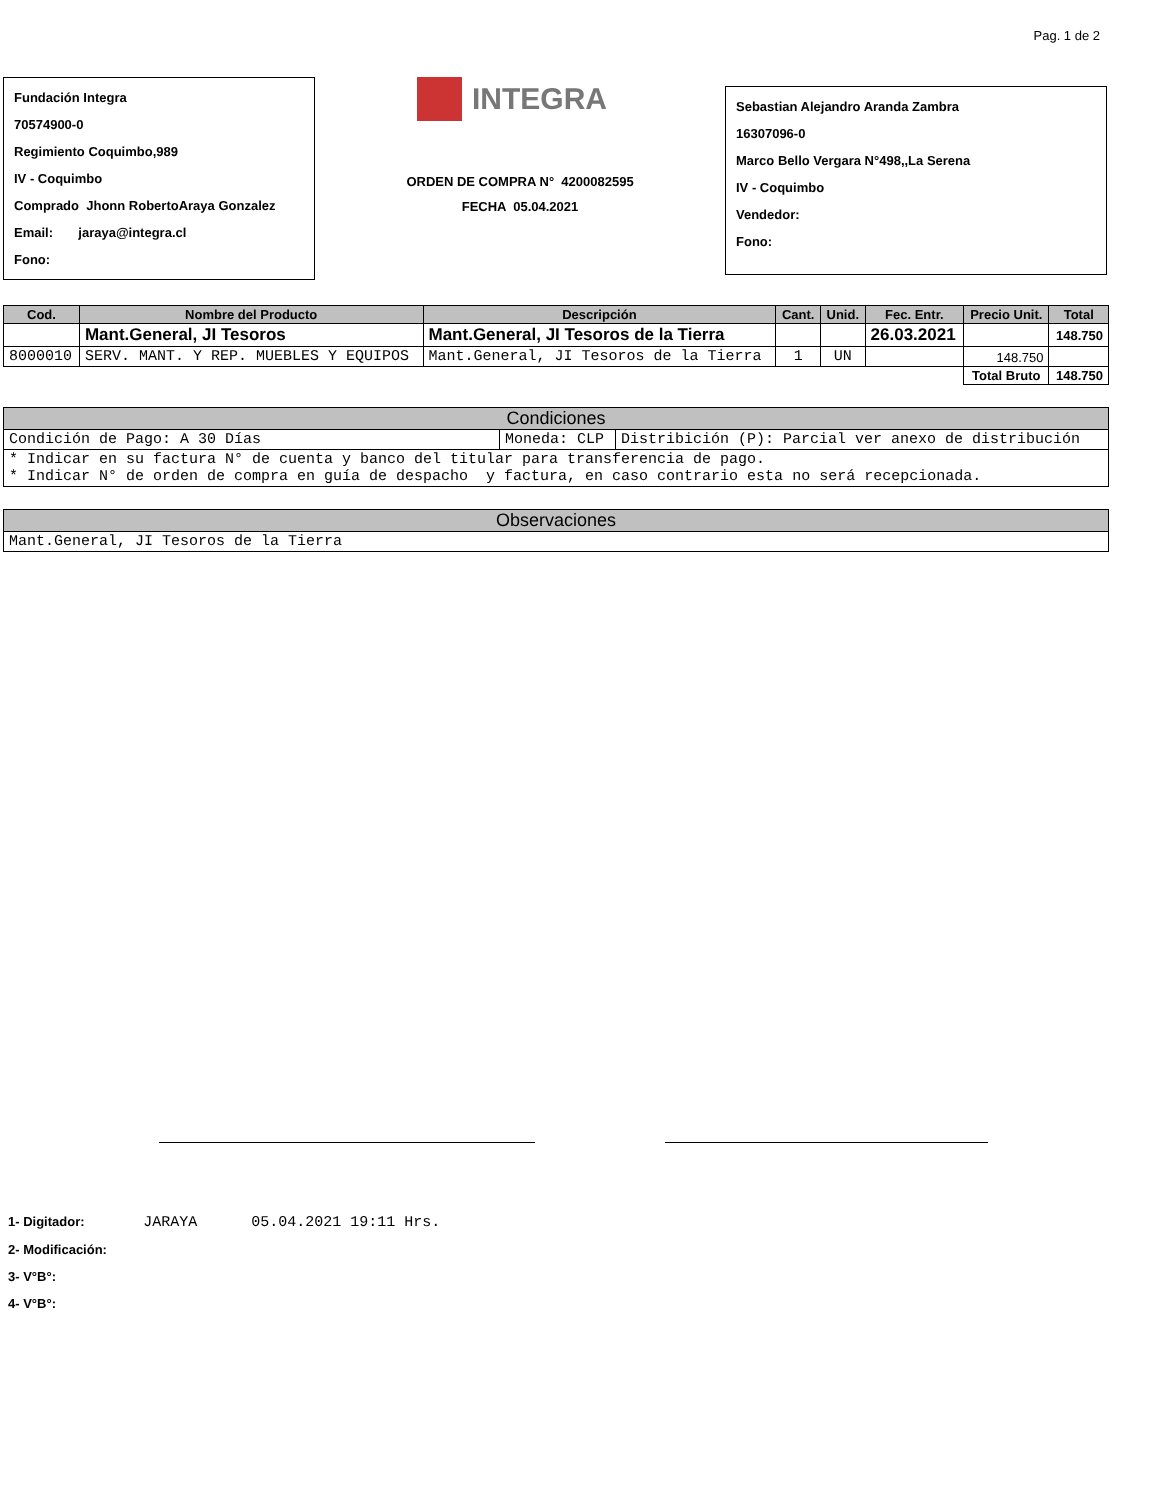Pag. 1 de 2
Fundación Integra
70574900-0
Regimiento Coquimbo,989
IV - Coquimbo
Comprado Jhonn RobertoAraya Gonzalez
Email: jaraya@integra.cl
Fono:
INTEGRA
ORDEN DE COMPRA N° 4200082595
FECHA 05.04.2021
Sebastian Alejandro Aranda Zambra
16307096-0
Marco Bello Vergara N°498,,La Serena
IV - Coquimbo
Vendedor:
Fono:
| Cod. | Nombre del Producto | Descripción | Cant. | Unid. | Fec. Entr. | Precio Unit. | Total |
| --- | --- | --- | --- | --- | --- | --- | --- |
| | Mant.General, JI Tesoros | Mant.General, JI Tesoros de la Tierra | | | 26.03.2021 | | 148.750 |
| 8000010 | SERV. MANT. Y REP. MUEBLES Y EQUIPOS | Mant.General, JI Tesoros de la Tierra | 1 | UN | | 148.750 | |
| | | | | | | Total Bruto | 148.750 |
Condiciones
| Condición de Pago: A 30 Días | Moneda: CLP | Distribición (P): Parcial ver anexo de distribución |
| * Indicar en su factura N° de cuenta y banco del titular para transferencia de pago. * Indicar N° de orden de compra en guía de despacho y factura, en caso contrario esta no será recepcionada. | | |
Observaciones
| Mant.General, JI Tesoros de la Tierra |
1- Digitador: JARAYA 05.04.2021 19:11 Hrs.
2- Modificación:
3- V°B°:
4- V°B°: